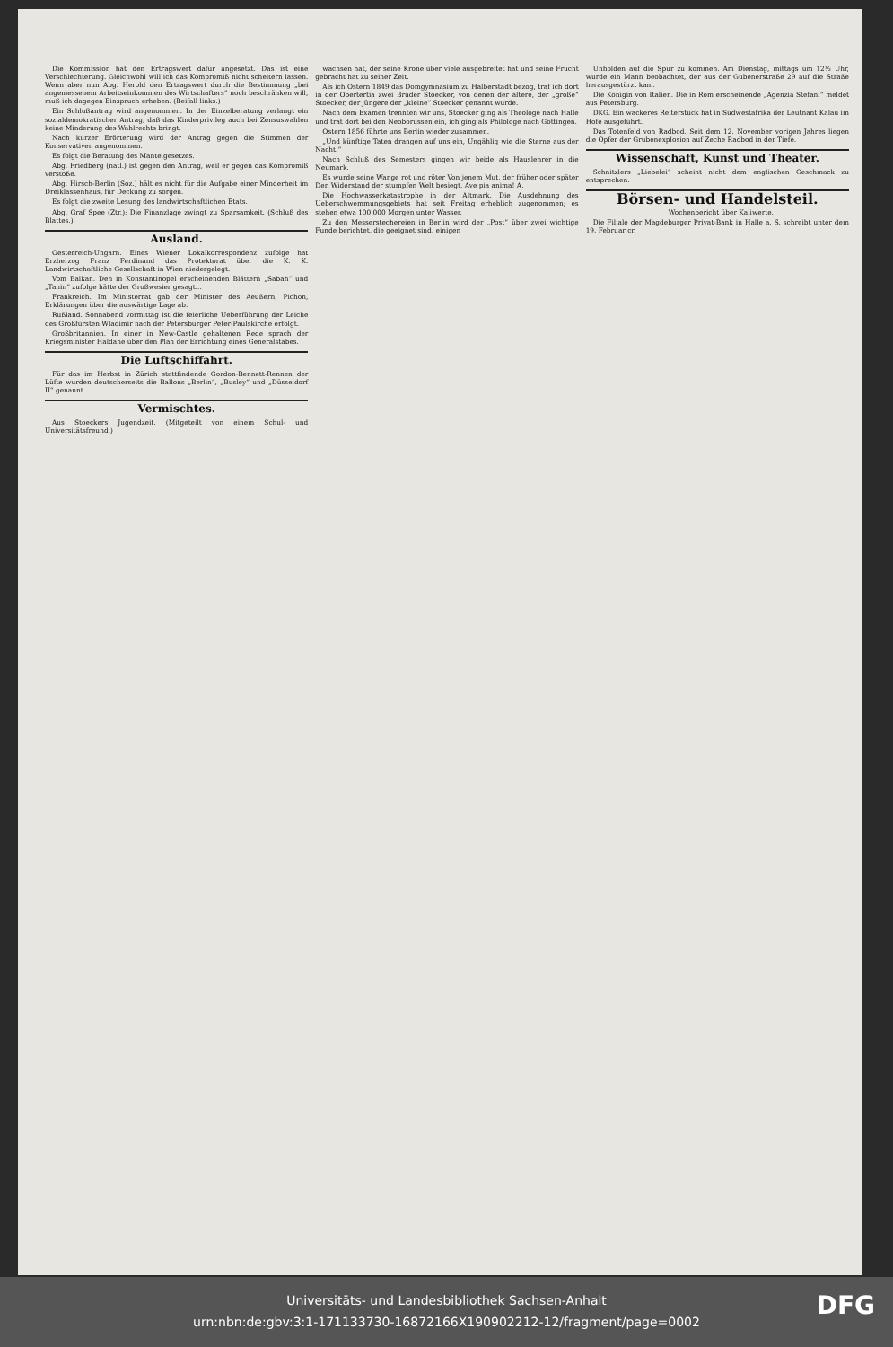Die Kommission hat den Ertragswert dafür angesetzt. Das ist eine Verschlechterung. Gleichwohl will ich das Kompromiß nicht scheitern lassen. Wenn aber nun Abg. Herold den Ertragswert durch die Bestimmung „bei angemessenem Arbeitseinkommen des Wirtschafters“ noch beschränken will, muß ich dagegen Einspruch erheben. (Beifall links.)
Ein Schlußantrag wird angenommen. In der Einzelberatung verlangt ein sozialdemokratischer Antrag, daß das Kinderprivileg auch bei Zensuswahlen keine Minderung des Wahlrechts bringt.
Nach kurzer Erörterung wird der Antrag gegen die Stimmen der Konservativen angenommen.
Es folgt die Beratung des Mantelgesetzes.
Abg. Friedberg (natl.) ist gegen den Antrag, weil er gegen das Kompromiß verstoße.
Abg. Hirsch-Berlin (Soz.) hält es nicht für die Aufgabe einer Minderheit im Dreiklassenhaus, für Deckung zu sorgen.
Es folgt die zweite Lesung des landwirtschaftlichen Etats.
Abg. Graf Spee (Ztr.): Die Finanzlage zwingt zu Sparsamkeit. (Schluß des Blattes.)
Ausland.
Oesterreich-Ungarn. Eines Wiener Lokalkorrespondenz zufolge hat Erzherzog Franz Ferdinand das Protektorat über die K. K. Landwirtschaftliche Gesellschaft in Wien niedergelegt.
Vom Balkan. Den in Konstantinopel erscheinenden Blättern „Sabah“ und „Tanin“ zufolge hätte der Großwesier gesagt...
Frankreich. Im Ministerrat gab der Minister des Aeußern, Pichon, Erklärungen über die auswärtige Lage ab.
Rußland. Sonnabend vormittag ist die feierliche Ueberführung der Leiche des Großfürsten Wladimir nach der Petersburger Peter-Paulskirche erfolgt.
Großbritannien. In einer in New-Castle gehaltenen Rede sprach der Kriegsminister Haldane über den Plan der Errichtung eines Generalstabes.
Die Luftschiffahrt.
Für das im Herbst in Zürich stattfindende Gordon-Bennett-Rennen der Lüfte wurden deutscherseits die Ballons „Berlin“, „Busley“ und „Düsseldorf II“ genannt.
Vermischtes.
Aus Stoeckers Jugendzeit. (Mitgeteilt von einem Schul- und Universitätsfreund.)
wachsen hat, der seine Krone über viele ausgebreitet hat und seine Frucht gebracht hat zu seiner Zeit.
Als ich Ostern 1849 das Domgymnasium zu Halberstadt bezog, traf ich dort in der Obertertia zwei Brüder Stoecker, von denen der ältere, der „große“ Stoecker, der jüngere der „kleine“ Stoecker genannt wurde.
Nach dem Examen trennten wir uns, Stoecker ging als Theologe nach Halle und trat dort bei den Neoborussen ein, ich ging als Philologe nach Göttingen.
Ostern 1856 führte uns Berlin wieder zusammen.
„Und künftige Taten drangen auf uns ein, Ungählig wie die Sterne aus der Nacht.“
Nach Schluß des Semesters gingen wir beide als Hauslehrer in die Neumark.
Es wurde seine Wange rot und röter Von jenem Mut, der früher oder später Den Widerstand der stumpfen Welt besiegt. Ave pia anima! A.
Die Hochwasserkatastrophe in der Altmark. Die Ausdehnung des Ueberschwemmungsgebiets hat seit Freitag erheblich zugenommen; es stehen etwa 100 000 Morgen unter Wasser.
Zu den Messerstechereien in Berlin wird der „Post“ über zwei wichtige Funde berichtet, die geeignet sind, einigen
Unholden auf die Spur zu kommen. Am Dienstag, mittags um 12½ Uhr, wurde ein Mann beobachtet, der aus der Gubenerstraße 29 auf die Straße herausgestürzt kam.
Die Königin von Italien. Die in Rom erscheinende „Agenzia Stefani“ meldet aus Petersburg.
DKG. Ein wackeres Reiterstück hat in Südwestafrika der Leutnant Kalau im Hofe ausgeführt.
Das Totenfeld von Radbod. Seit dem 12. November vorigen Jahres liegen die Opfer der Grubenexplosion auf Zeche Radbod in der Tiefe.
Wissenschaft, Kunst und Theater.
Schnitzlers „Liebelei“ scheint nicht dem englischen Geschmack zu entsprechen.
Börsen- und Handelsteil.
Wochenbericht über Kaliwerte.
Die Filiale der Magdeburger Privat-Bank in Halle a. S. schreibt unter dem 19. Februar cr.
Universitäts- und Landesbibliothek Sachsen-Anhalt
urn:nbn:de:gbv:3:1-171133730-16872166X190902212-12/fragment/page=0002
DFG